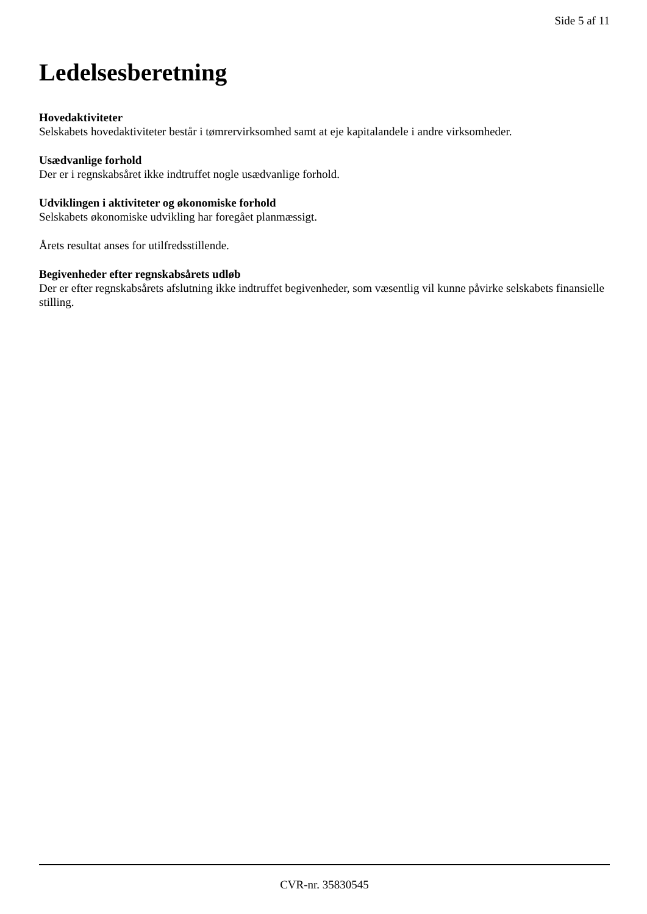Side 5 af 11
Ledelsesberetning
Hovedaktiviteter
Selskabets hovedaktiviteter består i tømrervirksomhed samt at eje kapitalandele i andre virksomheder.
Usædvanlige forhold
Der er i regnskabsåret ikke indtruffet nogle usædvanlige forhold.
Udviklingen i aktiviteter og økonomiske forhold
Selskabets økonomiske udvikling har foregået planmæssigt.
Årets resultat anses for utilfredsstillende.
Begivenheder efter regnskabsårets udløb
Der er efter regnskabsårets afslutning ikke indtruffet begivenheder, som væsentlig vil kunne påvirke selskabets finansielle stilling.
CVR-nr. 35830545